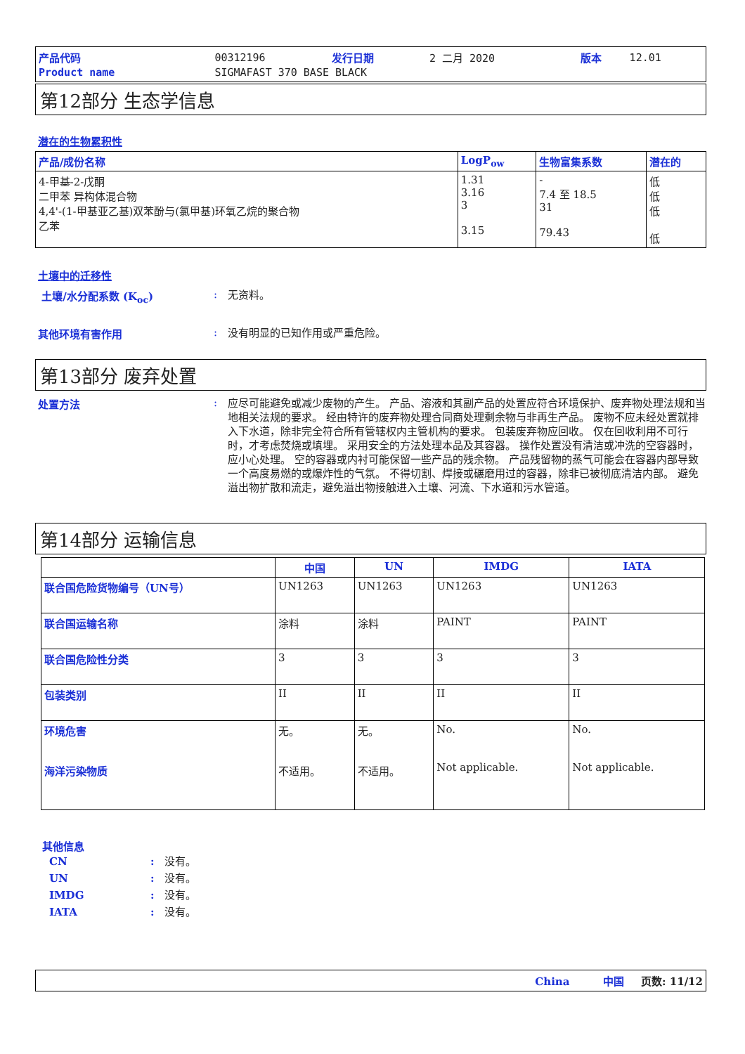| 产品代码 | 00312196 | 发行日期 | 2 二月 2020 | 版本 | 12.01 |
| Product name | SIGMAFAST 370 BASE BLACK | | | | |
第12部分 生态学信息
潜在的生物累积性
| 产品/成份名称 | LogP<sub>ow</sub> | 生物富集系数 | 潜在的 |
| --- | --- | --- | --- |
| 4-甲基-2-戊酮 二甲苯 异构体混合物 4,4'-(1-甲基亚乙基)双苯酚与(氯甲基)环氧乙烷的聚合物 乙苯 | 1.31 3.16 3 3.15 | - 7.4 至 18.5 31 79.43 | 低 低 低 低 |
土壤中的迁移性
土壤/水分配系数 (K<sub>oc</sub>) :
无资料。
其他环境有害作用 :
没有明显的已知作用或严重危险。
第13部分 废弃处置
处置方法 :
应尽可能避免或减少废物的产生。 产品、溶液和其副产品的处置应符合环境保护、废弃物处理法规和当地相关法规的要求。 经由特许的废弃物处理合同商处理剩余物与非再生产品。 废物不应未经处置就排入下水道，除非完全符合所有管辖权内主管机构的要求。 包装废弃物应回收。 仅在回收利用不可行时，才考虑焚烧或填埋。 采用安全的方法处理本品及其容器。 操作处置没有清洁或冲洗的空容器时，应小心处理。 空的容器或内衬可能保留一些产品的残余物。 产品残留物的蒸气可能会在容器内部导致一个高度易燃的或爆炸性的气氛。 不得切割、焊接或碾磨用过的容器，除非已被彻底清洁内部。 避免溢出物扩散和流走，避免溢出物接触进入土壤、河流、下水道和污水管道。
第14部分 运输信息
| | 中国 | UN | IMDG | IATA |
| --- | --- | --- | --- | --- |
| 联合国危险货物编号（UN号） | UN1263 | UN1263 | UN1263 | UN1263 |
| 联合国运输名称 | 涂料 | 涂料 | PAINT | PAINT |
| 联合国危险性分类 | 3 | 3 | 3 | 3 |
| 包装类别 | II | II | II | II |
| 环境危害 海洋污染物质 | 无。 不适用。 | 无。 不适用。 | No. Not applicable. | No. Not applicable. |
其他信息
CN: 没有。
UN: 没有。
IMDG: 没有。
IATA: 没有。
China 中国 页数: 11/12